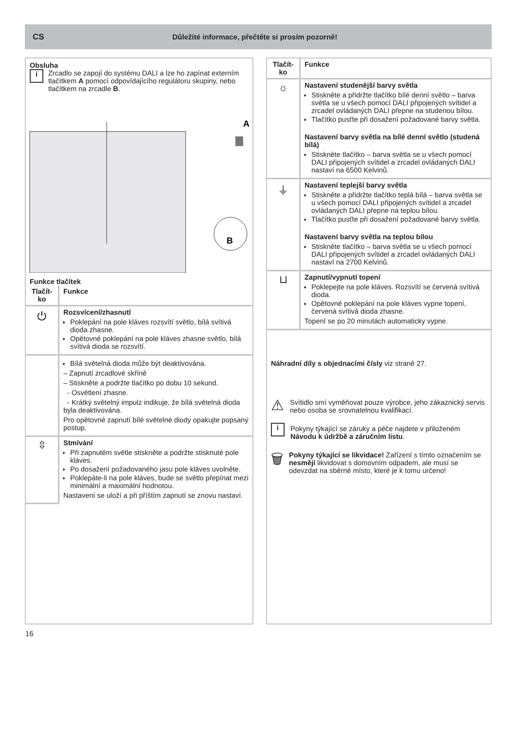CS Důležité informace, přečtěte si prosím pozorně!
Obsluha
i
Zrcadlo se zapojí do systému DALI a lze ho zapínat externím tlačítkem A pomocí odpovídajícího regulátoru skupiny, nebo tlačítkem na zrcadle B.
A
B
Funkce tlačítek
| Tlačít-ko | Funkce |
| --- | --- |
| ⏻ | Rozsvícení/zhasnutí Poklepání na pole kláves rozsvítí světlo, bílá svítivá dioda zhasne. Opětovné poklepání na pole kláves zhasne světlo, bílá svítivá dioda se rozsvítí. |
| | Bílá světelná dioda může být deaktivována. – Zapnutí zrcadlové skříně – Stiskněte a podržte tlačítko po dobu 10 sekund. - Osvětlení zhasne. - Krátký světelný impulz indikuje, že bílá světelná dioda byla deaktivována. Pro opětovné zapnutí bílé světelné diody opakujte popsaný postup. |
| ⇳ | Stmívání Při zapnutém světle stiskněte a podržte stisknuté pole kláves. Po dosažení požadovaného jasu pole kláves uvolněte. Poklepáte-li na pole kláves, bude se světlo přepínat mezi minimální a maximální hodnotou. Nastavení se uloží a při příštím zapnutí se znovu nastaví. |
| Tlačít-ko | Funkce |
| --- | --- |
| ☼ | Nastavení studenější barvy světla Stiskněte a přidržte tlačítko bílé denní světlo – barva světla se u všech pomocí DALI připojených svítidel a zrcadel ovládaných DALI přepne na studenou bílou. Tlačítko pusťte při dosažení požadované barvy světla. Nastavení barvy světla na bílé denní světlo (studená bílá) Stiskněte tlačítko – barva světla se u všech pomocí DALI připojených svítidel a zrcadel ovládaných DALI nastaví na 6500 Kelvinů. |
| ⏚ | Nastavení teplejší barvy světla Stiskněte a přidržte tlačítko teplá bílá – barva světla se u všech pomocí DALI připojených svítidel a zrcadel ovládaných DALI přepne na teplou bílou. Tlačítko pusťte při dosažení požadované barvy světla. Nastavení barvy světla na teplou bílou Stiskněte tlačítko – barva světla se u všech pomocí DALI připojených svítidel a zrcadel ovládaných DALI nastaví na 2700 Kelvinů. |
| ⊔ | Zapnutí/vypnutí topení Poklepejte na pole kláves. Rozsvítí se červená svítivá dioda. Opětovné poklepání na pole kláves vypne topení, červená svítivá dioda zhasne. Topení se po 20 minutách automaticky vypne. |
Náhradní díly s objednacími čísly viz straně 27.
⚠
Svítidlo smí vyměňovat pouze výrobce, jeho zákaznický servis nebo osoba se srovnatelnou kvalifikací.
i
Pokyny týkající se záruky a péče najdete v přiloženém Návodu k údržbě a záručním listu.
🗑
Pokyny týkající se likvidace! Zařízení s tímto označením se nesmějí likvidovat s domovním odpadem, ale musí se odevzdat na sběrné místo, které je k tomu určeno!
16